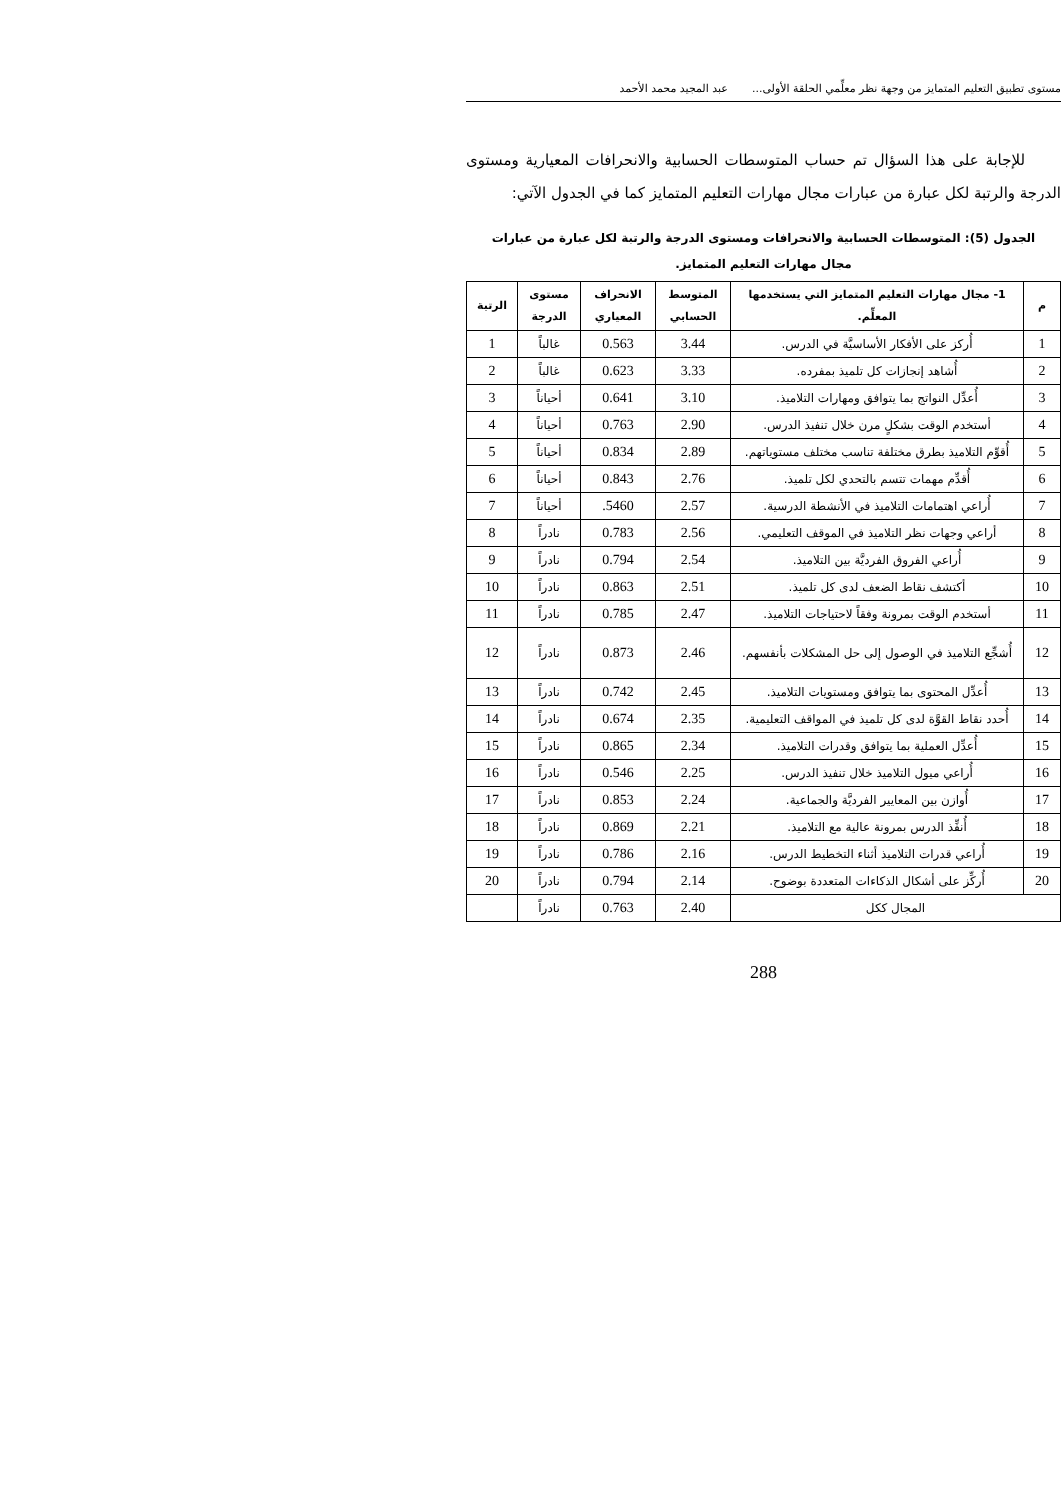مستوى تطبيق التعليم المتمايز من وجهة نظر معلِّمي الحلقة الأولى... عبد المجيد محمد الأحمد
للإجابة على هذا السؤال تم حساب المتوسطات الحسابية والانحرافات المعيارية ومستوى الدرجة والرتبة لكل عبارة من عبارات مجال مهارات التعليم المتمايز كما في الجدول الآتي:
الجدول (5): المتوسطات الحسابية والانحرافات ومستوى الدرجة والرتبة لكل عبارة من عبارات
مجال مهارات التعليم المتمايز.
| م | 1- مجال مهارات التعليم المتمايز التي يستخدمها المعلِّم. | المتوسط الحسابي | الانحراف المعياري | مستوى الدرجة | الرتبة |
| --- | --- | --- | --- | --- | --- |
| 1 | أُركز على الأفكار الأساسيَّة في الدرس. | 3.44 | 0.563 | غالباً | 1 |
| 2 | أُشاهد إنجازات كل تلميذ بمفرده. | 3.33 | 0.623 | غالباً | 2 |
| 3 | أُعدِّل النواتج بما يتوافق ومهارات التلاميذ. | 3.10 | 0.641 | أحياناً | 3 |
| 4 | أستخدم الوقت بشكلٍ مرن خلال تنفيذ الدرس. | 2.90 | 0.763 | أحياناً | 4 |
| 5 | أُقوِّم التلاميذ بطرق مختلفة تناسب مختلف مستوياتهم. | 2.89 | 0.834 | أحياناً | 5 |
| 6 | أُقدِّم مهمات تتسم بالتحدي لكل تلميذ. | 2.76 | 0.843 | أحياناً | 6 |
| 7 | أُراعي اهتمامات التلاميذ في الأنشطة الدرسية. | 2.57 | 5460. | أحياناً | 7 |
| 8 | أراعي وجهات نظر التلاميذ في الموقف التعليمي. | 2.56 | 0.783 | نادراً | 8 |
| 9 | أُراعي الفروق الفرديَّة بين التلاميذ. | 2.54 | 0.794 | نادراً | 9 |
| 10 | أكتشف نقاط الضعف لدى كل تلميذ. | 2.51 | 0.863 | نادراً | 10 |
| 11 | أستخدم الوقت بمرونة وفقاً لاحتياجات التلاميذ. | 2.47 | 0.785 | نادراً | 11 |
| 12 | أُشجِّع التلاميذ في الوصول إلى حل المشكلات بأنفسهم. | 2.46 | 0.873 | نادراً | 12 |
| 13 | أُعدِّل المحتوى بما يتوافق ومستويات التلاميذ. | 2.45 | 0.742 | نادراً | 13 |
| 14 | أُحدد نقاط القوَّة لدى كل تلميذ في المواقف التعليمية. | 2.35 | 0.674 | نادراً | 14 |
| 15 | أُعدِّل العملية بما يتوافق وقدرات التلاميذ. | 2.34 | 0.865 | نادراً | 15 |
| 16 | أُراعي ميول التلاميذ خلال تنفيذ الدرس. | 2.25 | 0.546 | نادراً | 16 |
| 17 | أُوازن بين المعايير الفرديَّة والجماعية. | 2.24 | 0.853 | نادراً | 17 |
| 18 | أُنفِّذ الدرس بمرونة عالية مع التلاميذ. | 2.21 | 0.869 | نادراً | 18 |
| 19 | أُراعي قدرات التلاميذ أثناء التخطيط الدرس. | 2.16 | 0.786 | نادراً | 19 |
| 20 | أُركِّز على أشكال الذكاءات المتعددة بوضوح. | 2.14 | 0.794 | نادراً | 20 |
| المجال ككل | | 2.40 | 0.763 | نادراً | |
288